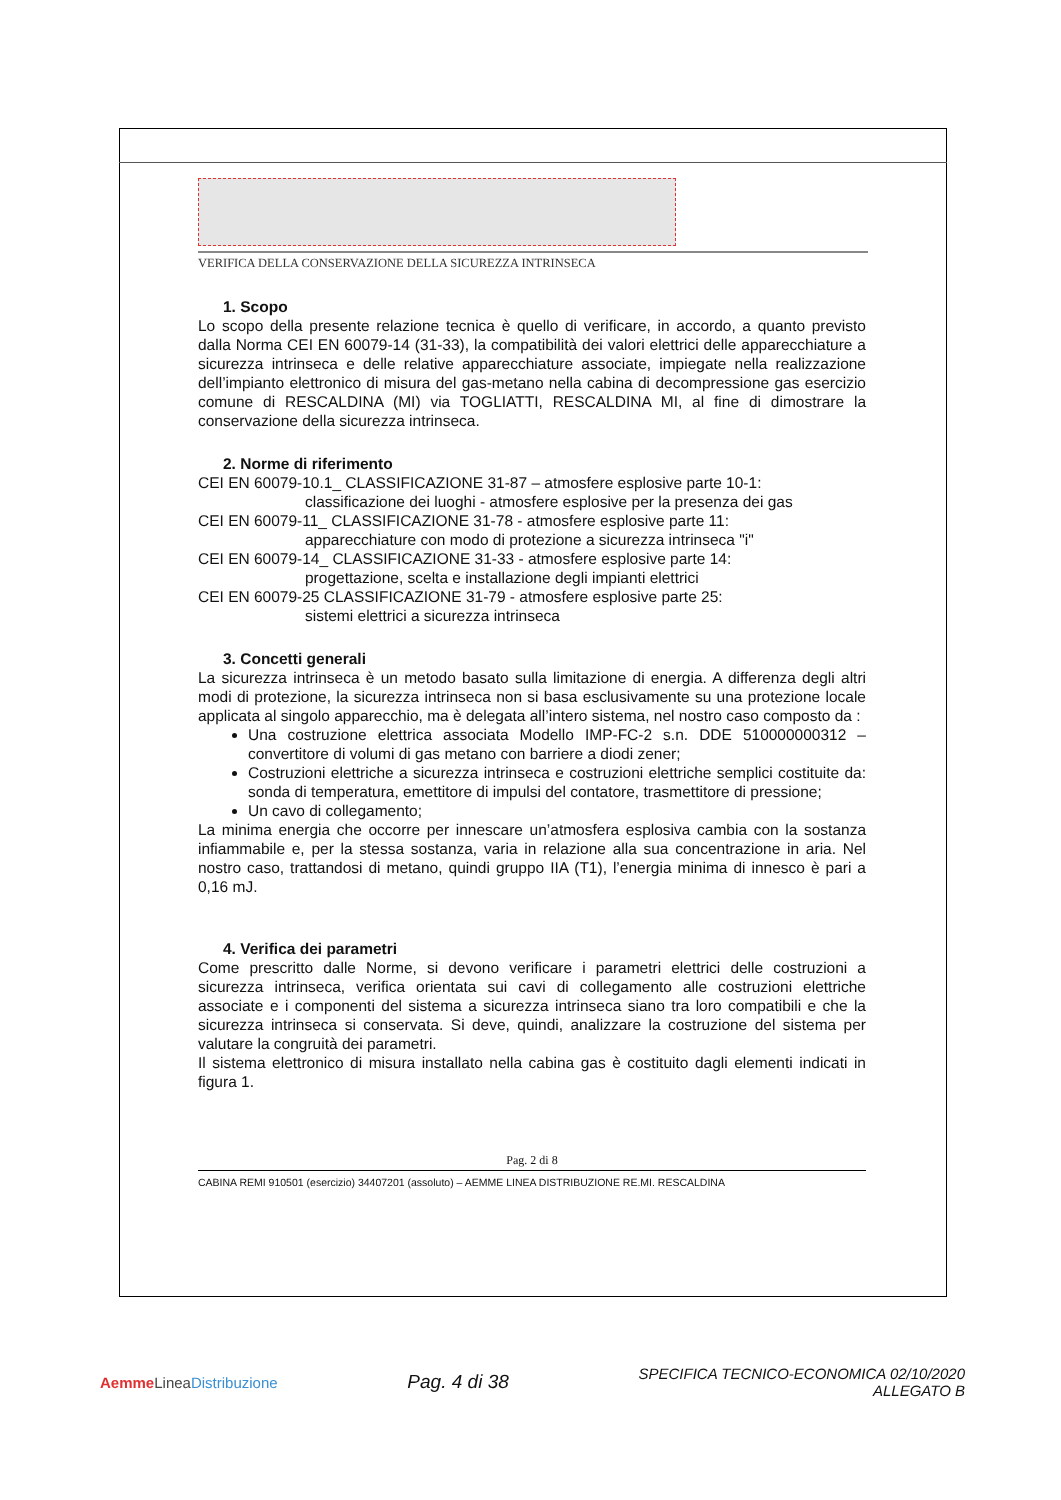VERIFICA DELLA CONSERVAZIONE DELLA SICUREZZA INTRINSECA
1. Scopo
Lo scopo della presente relazione tecnica è quello di verificare, in accordo, a quanto previsto dalla Norma CEI EN 60079-14 (31-33), la compatibilità dei valori elettrici delle apparecchiature a sicurezza intrinseca e delle relative apparecchiature associate, impiegate nella realizzazione dell’impianto elettronico di misura del gas-metano nella cabina di decompressione gas esercizio comune di RESCALDINA (MI) via TOGLIATTI, RESCALDINA MI, al fine di dimostrare la conservazione della sicurezza intrinseca.
2. Norme di riferimento
CEI EN 60079-10.1_ CLASSIFICAZIONE 31-87 – atmosfere esplosive parte 10-1:
classificazione dei luoghi - atmosfere esplosive per la presenza dei gas
CEI EN 60079-11_ CLASSIFICAZIONE 31-78 - atmosfere esplosive parte 11:
apparecchiature con modo di protezione a sicurezza intrinseca "i"
CEI EN 60079-14_ CLASSIFICAZIONE 31-33 - atmosfere esplosive parte 14:
progettazione, scelta e installazione degli impianti elettrici
CEI EN 60079-25 CLASSIFICAZIONE 31-79 - atmosfere esplosive parte 25:
sistemi elettrici a sicurezza intrinseca
3. Concetti generali
La sicurezza intrinseca è un metodo basato sulla limitazione di energia. A differenza degli altri modi di protezione, la sicurezza intrinseca non si basa esclusivamente su una protezione locale applicata al singolo apparecchio, ma è delegata all’intero sistema, nel nostro caso composto da :
Una costruzione elettrica associata Modello IMP-FC-2 s.n. DDE 510000000312 – convertitore di volumi di gas metano con barriere a diodi zener;
Costruzioni elettriche a sicurezza intrinseca e costruzioni elettriche semplici costituite da: sonda di temperatura, emettitore di impulsi del contatore, trasmettitore di pressione;
Un cavo di collegamento;
La minima energia che occorre per innescare un’atmosfera esplosiva cambia con la sostanza infiammabile e, per la stessa sostanza, varia in relazione alla sua concentrazione in aria. Nel nostro caso, trattandosi di metano, quindi gruppo IIA (T1), l’energia minima di innesco è pari a 0,16 mJ.
4. Verifica dei parametri
Come prescritto dalle Norme, si devono verificare i parametri elettrici delle costruzioni a sicurezza intrinseca, verifica orientata sui cavi di collegamento alle costruzioni elettriche associate e i componenti del sistema a sicurezza intrinseca siano tra loro compatibili e che la sicurezza intrinseca si conservata. Si deve, quindi, analizzare la costruzione del sistema per valutare la congruità dei parametri.
Il sistema elettronico di misura installato nella cabina gas è costituito dagli elementi indicati in figura 1.
Pag. 2 di 8
CABINA REMI 910501 (esercizio) 34407201 (assoluto) – AEMME LINEA DISTRIBUZIONE RE.MI. RESCALDINA
Aemme Linea Distribuzione
Pag. 4 di 38
SPECIFICA TECNICO-ECONOMICA 02/10/2020
ALLEGATO B